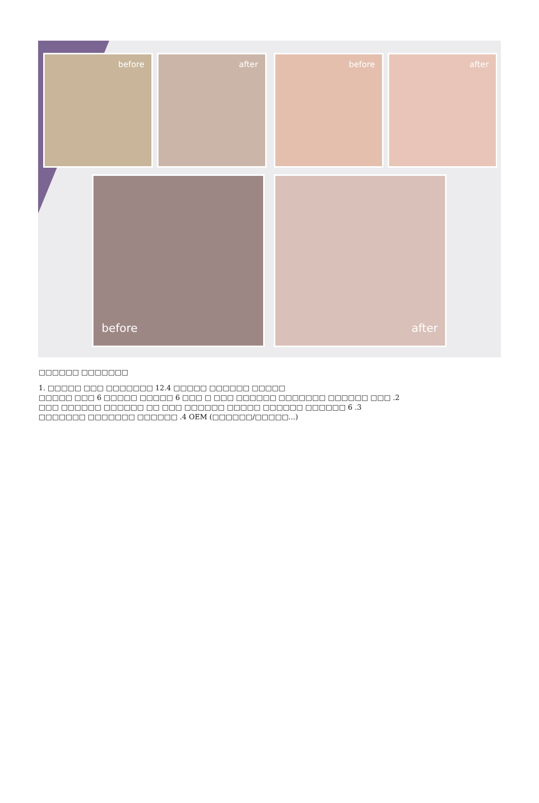before
after
before
after
before
after
□□□□□□ □□□□□□□
1. □□□□□ □□□ □□□□□□□ 12.4 □□□□□ □□□□□□ □□□□□
□□□□□ □□□ 6 □□□□□ □□□□□ 6 □□□ □ □□□ □□□□□□ □□□□□□□ □□□□□□ □□□ .2
□□□ □□□□□□ □□□□□□ □□ □□□ □□□□□□ □□□□□ □□□□□□ □□□□□□ 6 .3
□□□□□□□ □□□□□□□ □□□□□□ .4 OEM (□□□□□□/□□□□□...)